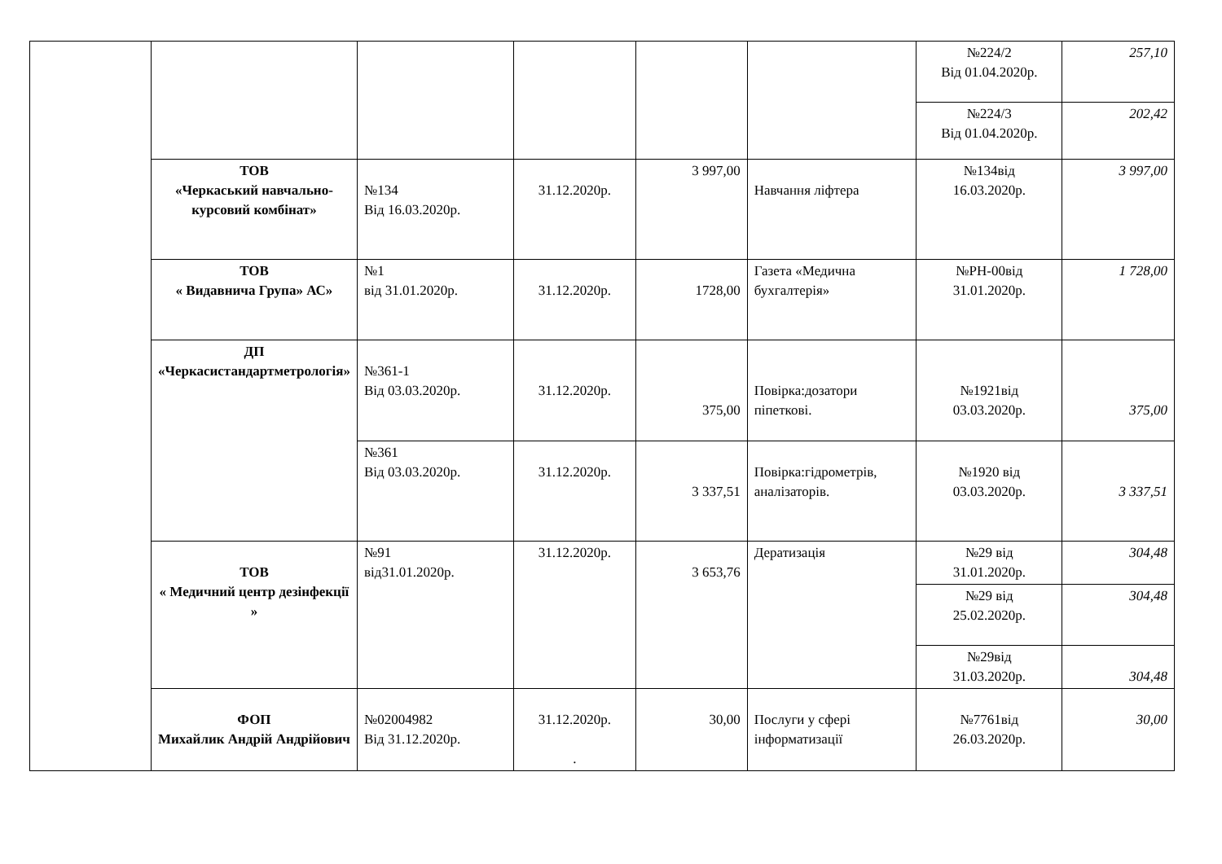| | | | | | | №224/2 Від 01.04.2020р. | 257,10 |
| | | | | | | №224/3 Від 01.04.2020р. | 202,42 |
| | ТОВ «Черкаський навчально-курсовий комбінат» | №134 Від 16.03.2020р. | 31.12.2020р. | 3 997,00 | Навчання ліфтера | №134від 16.03.2020р. | 3 997,00 |
| | ТОВ « Видавнича Група» АС» | №1 від 31.01.2020р. | 31.12.2020р. | 1728,00 | Газета «Медична бухгалтерія» | №РН-00від 31.01.2020р. | 1 728,00 |
| | ДП «Черкасистандартметрологія» | №361-1 Від 03.03.2020р. | 31.12.2020р. | 375,00 | Повірка:дозатори піпеткові. | №1921від 03.03.2020р. | 375,00 |
| | | №361 Від 03.03.2020р. | 31.12.2020р. | 3 337,51 | Повірка:гідрометрів, аналізаторів. | №1920 від 03.03.2020р. | 3 337,51 |
| | ТОВ « Медичний центр дезінфекції » | №91 від31.01.2020р. | 31.12.2020р. | 3 653,76 | Дератизація | №29 від 31.01.2020р. | 304,48 |
| | | | | | | №29 від 25.02.2020р. | 304,48 |
| | | | | | | №29від 31.03.2020р. | 304,48 |
| | ФОП Михайлик Андрій Андрійович | №02004982 Від 31.12.2020р. | 31.12.2020р. . | 30,00 | Послуги у сфері інформатизації | №7761від 26.03.2020р. | 30,00 |